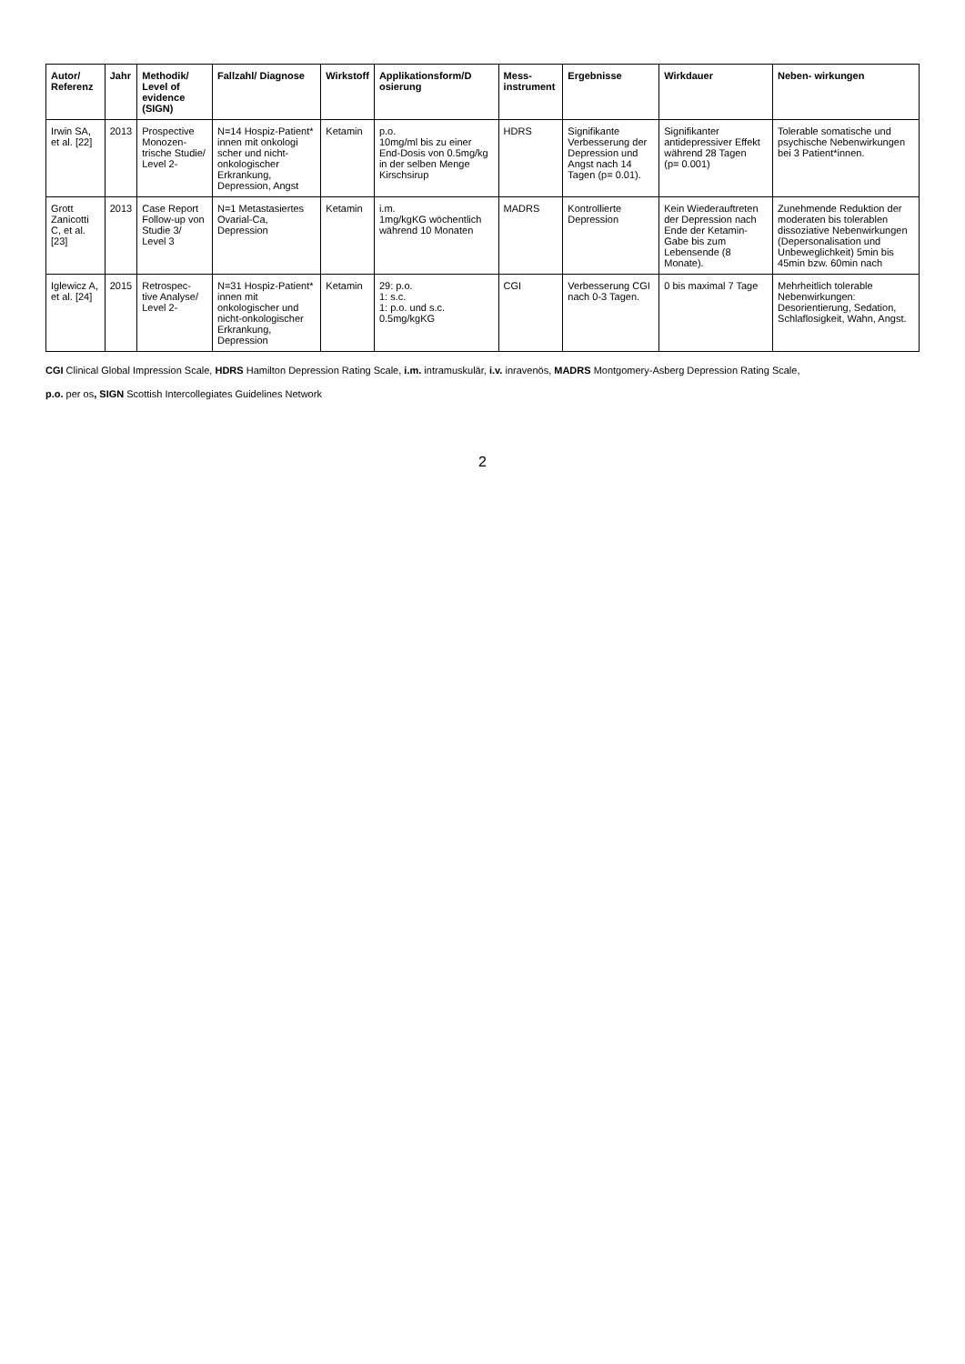| Autor/ Referenz | Jahr | Methodik/ Level of evidence (SIGN) | Fallzahl/ Diagnose | Wirkstoff | Applikationsform/D osierung | Mess- instrument | Ergebnisse | Wirkdauer | Neben- wirkungen |
| --- | --- | --- | --- | --- | --- | --- | --- | --- | --- |
| Irwin SA, et al. [22] | 2013 | Prospective Monozen- trische Studie/ Level 2- | N=14 Hospiz-Patient* innen mit onkologi scher und nicht-onkologischer Erkrankung, Depression, Angst | Ketamin | p.o. 10mg/ml bis zu einer End-Dosis von 0.5mg/kg in der selben Menge Kirschsirup | HDRS | Signifikante Verbesserung der Depression und Angst nach 14 Tagen (p= 0.01). | Signifikanter antidepressiver Effekt während 28 Tagen (p= 0.001) | Tolerable somatische und psychische Nebenwirkungen bei 3 Patient*innen. |
| Grott Zanicotti C, et al. [23] | 2013 | Case Report Follow-up von Studie 3/ Level 3 | N=1 Metastasiertes Ovarial-Ca, Depression | Ketamin | i.m. 1mg/kgKG wöchentlich während 10 Monaten | MADRS | Kontrollierte Depression | Kein Wiederauftreten der Depression nach Ende der Ketamin-Gabe bis zum Lebensende (8 Monate). | Zunehmende Reduktion der moderaten bis tolerablen dissoziative Nebenwirkungen (Depersonalisation und Unbeweglichkeit) 5min bis 45min bzw. 60min nach |
| Iglewicz A, et al. [24] | 2015 | Retrospec- tive Analyse/ Level 2- | N=31 Hospiz-Patient* innen mit onkologischer und nicht-onkologischer Erkrankung, Depression | Ketamin | 29: p.o. 1: s.c. 1: p.o. und s.c. 0.5mg/kgKG | CGI | Verbesserung CGI nach 0-3 Tagen. | 0 bis maximal 7 Tage | Mehrheitlich tolerable Nebenwirkungen: Desorientierung, Sedation, Schlaflosigkeit, Wahn, Angst. |
CGI Clinical Global Impression Scale, HDRS Hamilton Depression Rating Scale, i.m. intramuskulär, i.v. inravenös, MADRS Montgomery-Asberg Depression Rating Scale,
p.o. per os, SIGN Scottish Intercollegiates Guidelines Network
2